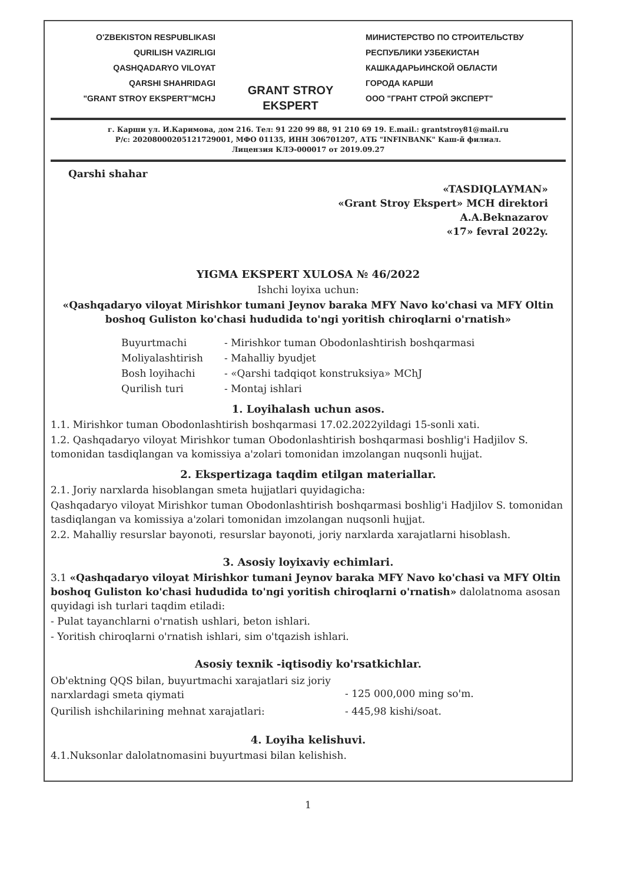O'ZBEKISTON RESPUBLIKASI
QURILISH VAZIRLIGI
QASHQADARYO VILOYAT
QARSHI SHAHRIDAGI
"GRANT STROY EKSPERT"MCHJ
GRANT STROY EKSPERT
МИНИСТЕРСТВО ПО СТРОИТЕЛЬСТВУ
РЕСПУБЛИКИ УЗБЕКИСТАН
КАШКАДАРЬИНСКОЙ ОБЛАСТИ
ГОРОДА КАРШИ
ООО "ГРАНТ СТРОЙ ЭКСПЕРТ"
г. Карши ул. И.Каримова, дом 216. Тел: 91 220 99 88, 91 210 69 19. E.mail.: grantstroy81@mail.ru
Р/с: 20208000205121729001, МФО 01135, ИНН 306701207, АТБ "INFINBANK" Каш-й филиал.
Лицензия КЛЭ-000017 от 2019.09.27
Qarshi shahar
«TASDIQLAYMAN»
«Grant Stroy Ekspert» MCH direktori
A.A.Beknazarov
«17» fevral 2022y.
YIGMA EKSPERT XULOSA № 46/2022
Ishchi loyixa uchun:
«Qashqadaryo viloyat Mirishkor tumani Jeynov baraka MFY Navo ko'chasi va MFY Oltin boshoq Guliston ko'chasi hududida to'ngi yoritish chiroqlarni o'rnatish»
Buyurtmachi - Mirishkor tuman Obodonlashtirish boshqarmasi
Moliyalashtirish - Mahalliy byudjet
Bosh loyihachi - «Qarshi tadqiqot konstruksiya» MChJ
Qurilish turi - Montaj ishlari
1. Loyihalash uchun asos.
1.1. Mirishkor tuman Obodonlashtirish boshqarmasi 17.02.2022yildagi 15-sonli xati.
1.2. Qashqadaryo viloyat Mirishkor tuman Obodonlashtirish boshqarmasi boshlig'i Hadjilov S. tomonidan tasdiqlangan va komissiya a'zolari tomonidan imzolangan nuqsonli hujjat.
2. Ekspertizaga taqdim etilgan materiallar.
2.1. Joriy narxlarda hisoblangan smeta hujjatlari quyidagicha:
Qashqadaryo viloyat Mirishkor tuman Obodonlashtirish boshqarmasi boshlig'i Hadjilov S. tomonidan tasdiqlangan va komissiya a'zolari tomonidan imzolangan nuqsonli hujjat.
2.2. Mahalliy resurslar bayonoti, resurslar bayonoti, joriy narxlarda xarajatlarni hisoblash.
3. Asosiy loyixaviy echimlari.
3.1 «Qashqadaryo viloyat Mirishkor tumani Jeynov baraka MFY Navo ko'chasi va MFY Oltin boshoq Guliston ko'chasi hududida to'ngi yoritish chiroqlarni o'rnatish» dalolatnoma asosan quyidagi ish turlari taqdim etiladi:
- Pulat tayanchlarni o'rnatish ushlari, beton ishlari.
- Yoritish chiroqlarni o'rnatish ishlari, sim o'tqazish ishlari.
Asosiy texnik -iqtisodiy ko'rsatkichlar.
Ob'ektning QQS bilan, buyurtmachi xarajatlari siz joriy narxlardagi smeta qiymati
- 125 000,000 ming so'm.
Qurilish ishchilarining mehnat xarajatlari: - 445,98 kishi/soat.
4. Loyiha kelishuvi.
4.1.Nuksonlar dalolatnomasini buyurtmasi bilan kelishish.
1